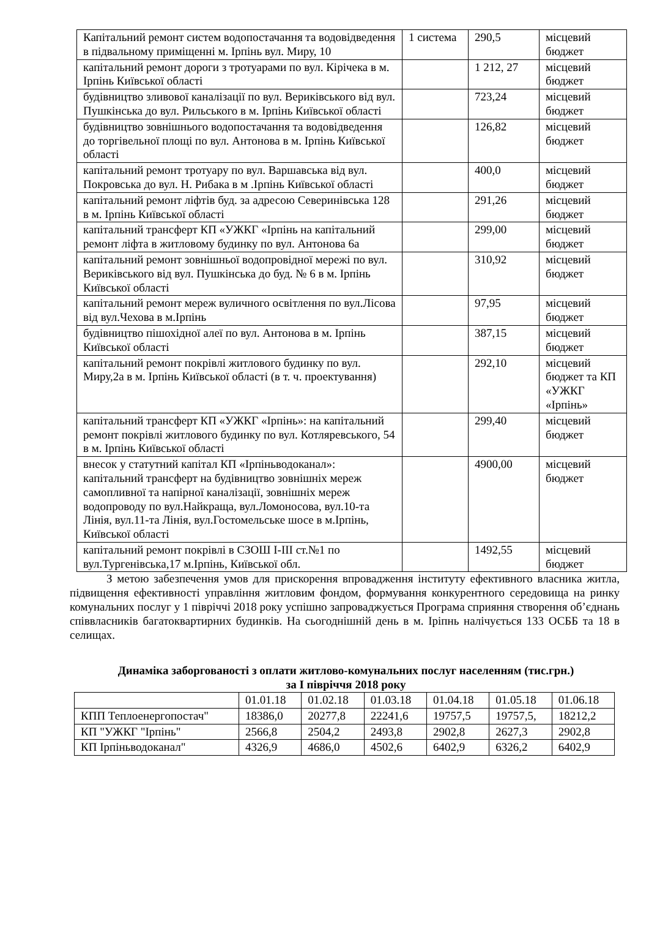| Капітальний ремонт систем водопостачання та водовідведення в підвальному приміщенні м. Ірпінь вул. Миру, 10 | 1 система | 290,5 | місцевий бюджет |
| капітальний ремонт дороги з тротуарами по вул. Кірічека в м. Ірпінь Київської області | | 1 212, 27 | місцевий бюджет |
| будівництво зливової каналізації по вул. Вериківського від вул. Пушкінська до вул. Рильського в м. Ірпінь Київської області | | 723,24 | місцевий бюджет |
| будівництво зовнішнього водопостачання та водовідведення до торгівельної площі по вул. Антонова в м. Ірпінь Київської області | | 126,82 | місцевий бюджет |
| капітальний ремонт тротуару по вул. Варшавська від вул. Покровська до вул. Н. Рибака в м .Ірпінь Київської області | | 400,0 | місцевий бюджет |
| капітальний ремонт ліфтів буд. за адресою Северинівська 128 в м. Ірпінь Київської області | | 291,26 | місцевий бюджет |
| капітальний трансферт КП «УЖКГ «Ірпінь на капітальний ремонт ліфта в житловому будинку по вул. Антонова 6а | | 299,00 | місцевий бюджет |
| капітальний ремонт зовнішньої водопровідної мережі по вул. Вериківського від вул. Пушкінська до буд. № 6 в м. Ірпінь Київської області | | 310,92 | місцевий бюджет |
| капітальний ремонт мереж вуличного освітлення по вул.Лісова від вул.Чехова в м.Ірпінь | | 97,95 | місцевий бюджет |
| будівництво пішохідної алеї по вул. Антонова в м. Ірпінь Київської області | | 387,15 | місцевий бюджет |
| капітальний ремонт покрівлі житлового будинку по вул. Миру,2а в м. Ірпінь Київської області (в т. ч. проектування) | | 292,10 | місцевий бюджет та КП «УЖКГ «Ірпінь» |
| капітальний трансферт КП «УЖКГ «Ірпінь»: на капітальний ремонт покрівлі житлового будинку по вул. Котляревського, 54 в м. Ірпінь Київської області | | 299,40 | місцевий бюджет |
| внесок у статутний капітал КП «Ірпіньводоканал»: капітальний трансферт на будівництво зовнішніх мереж самопливної та напірної каналізації, зовнішніх мереж водопроводу по вул.Найкраща, вул.Ломоносова, вул.10-та Лінія, вул.11-та Лінія, вул.Гостомельське шосе в м.Ірпінь, Київської області | | 4900,00 | місцевий бюджет |
| капітальний ремонт покрівлі в СЗОШ І-ІІІ ст.№1 по вул.Тургенівська,17 м.Ірпінь, Київської обл. | | 1492,55 | місцевий бюджет |
З метою забезпечення умов для прискорення впровадження інституту ефективного власника житла, підвищення ефективності управління житловим фондом, формування конкурентного середовища на ринку комунальних послуг у 1 півріччі 2018 року успішно запроваджується Програма сприяння створення об’єднань співвласників багатоквартирних будинків. На сьогоднішній день в м. Іріпнь налічується 133 ОСББ та 18 в селищах.
Динаміка заборгованості з оплати житлово-комунальних послуг населенням (тис.грн.)
за I півріччя 2018 року
| | 01.01.18 | 01.02.18 | 01.03.18 | 01.04.18 | 01.05.18 | 01.06.18 |
| КПП Теплоенергопостач" | 18386,0 | 20277,8 | 22241,6 | 19757,5 | 19757,5, | 18212,2 |
| КП "УЖКГ "Ірпінь" | 2566,8 | 2504,2 | 2493,8 | 2902,8 | 2627,3 | 2902,8 |
| КП Ірпіньводоканал" | 4326,9 | 4686,0 | 4502,6 | 6402,9 | 6326,2 | 6402,9 |